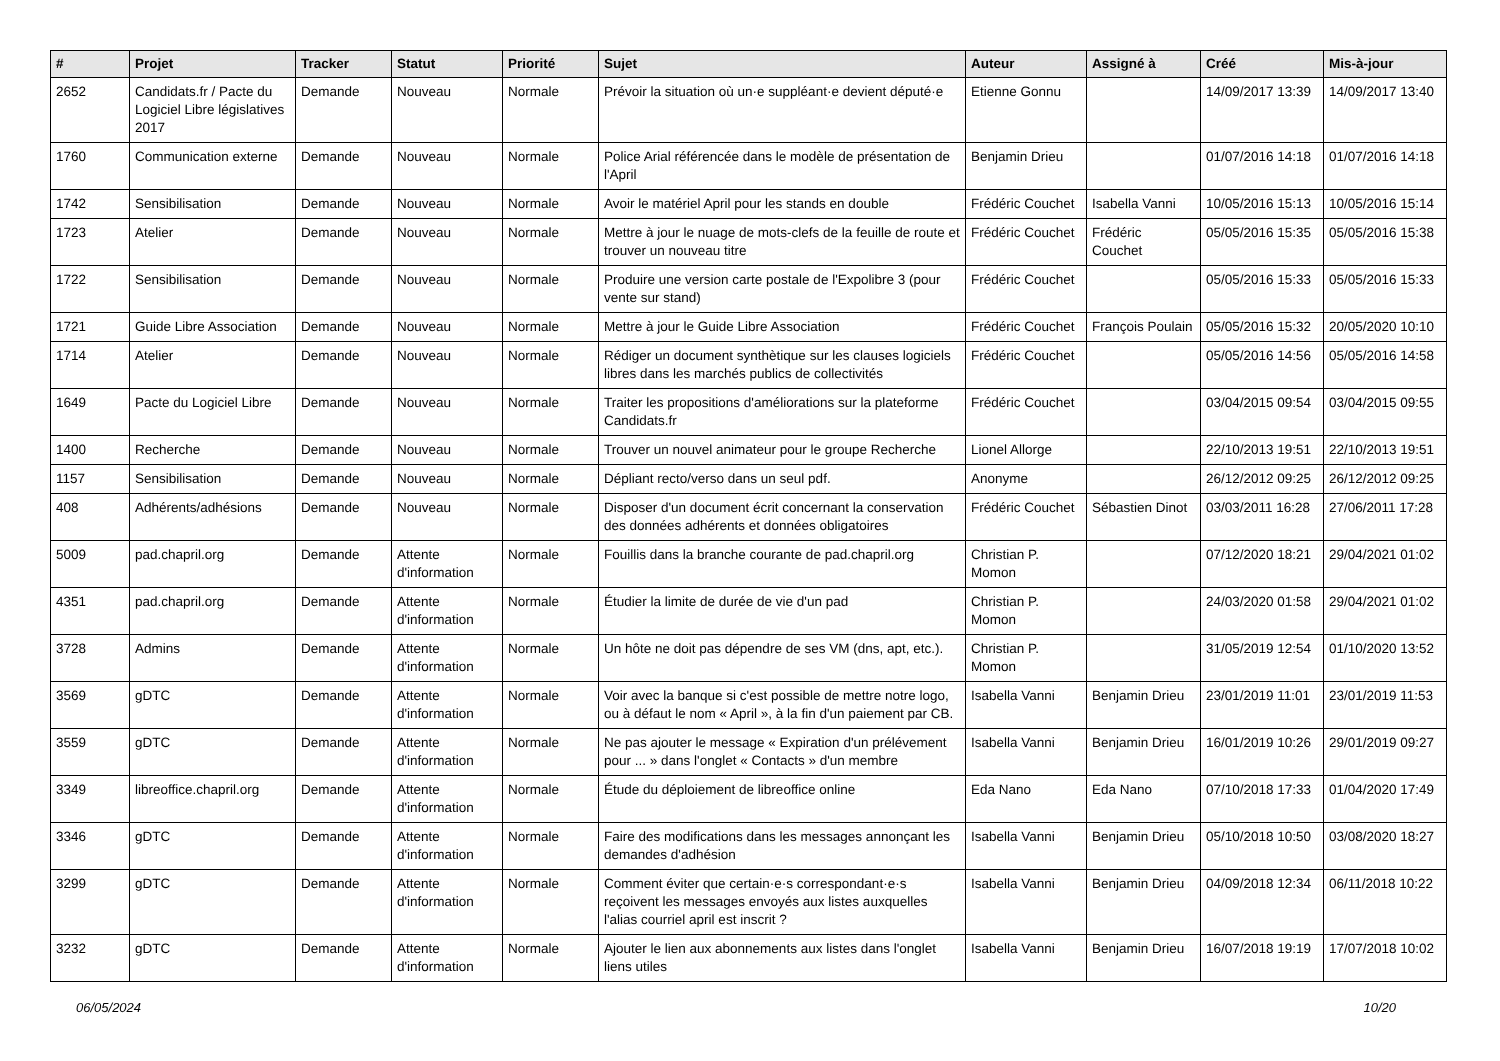| # | Projet | Tracker | Statut | Priorité | Sujet | Auteur | Assigné à | Créé | Mis-à-jour |
| --- | --- | --- | --- | --- | --- | --- | --- | --- | --- |
| 2652 | Candidats.fr / Pacte du Logiciel Libre législatives 2017 | Demande | Nouveau | Normale | Prévoir la situation où un·e suppléant·e devient député·e | Etienne Gonnu | | 14/09/2017 13:39 | 14/09/2017 13:40 |
| 1760 | Communication externe | Demande | Nouveau | Normale | Police Arial référencée dans le modèle de présentation de l'April | Benjamin Drieu | | 01/07/2016 14:18 | 01/07/2016 14:18 |
| 1742 | Sensibilisation | Demande | Nouveau | Normale | Avoir le matériel April pour les stands en double | Frédéric Couchet | Isabella Vanni | 10/05/2016 15:13 | 10/05/2016 15:14 |
| 1723 | Atelier | Demande | Nouveau | Normale | Mettre à jour le nuage de mots-clefs de la feuille de route et trouver un nouveau titre | Frédéric Couchet | Frédéric Couchet | 05/05/2016 15:35 | 05/05/2016 15:38 |
| 1722 | Sensibilisation | Demande | Nouveau | Normale | Produire une version carte postale de l'Expolibre 3 (pour vente sur stand) | Frédéric Couchet | | 05/05/2016 15:33 | 05/05/2016 15:33 |
| 1721 | Guide Libre Association | Demande | Nouveau | Normale | Mettre à jour le Guide Libre Association | Frédéric Couchet | François Poulain | 05/05/2016 15:32 | 20/05/2020 10:10 |
| 1714 | Atelier | Demande | Nouveau | Normale | Rédiger un document synthètique sur les clauses logiciels libres dans les marchés publics de collectivités | Frédéric Couchet | | 05/05/2016 14:56 | 05/05/2016 14:58 |
| 1649 | Pacte du Logiciel Libre | Demande | Nouveau | Normale | Traiter les propositions d'améliorations sur la plateforme Candidats.fr | Frédéric Couchet | | 03/04/2015 09:54 | 03/04/2015 09:55 |
| 1400 | Recherche | Demande | Nouveau | Normale | Trouver un nouvel animateur pour le groupe Recherche | Lionel Allorge | | 22/10/2013 19:51 | 22/10/2013 19:51 |
| 1157 | Sensibilisation | Demande | Nouveau | Normale | Dépliant recto/verso dans un seul pdf. | Anonyme | | 26/12/2012 09:25 | 26/12/2012 09:25 |
| 408 | Adhérents/adhésions | Demande | Nouveau | Normale | Disposer d'un document écrit concernant la conservation des données adhérents et données obligatoires | Frédéric Couchet | Sébastien Dinot | 03/03/2011 16:28 | 27/06/2011 17:28 |
| 5009 | pad.chapril.org | Demande | Attente d'information | Normale | Fouillis dans la branche courante de pad.chapril.org | Christian P. Momon | | 07/12/2020 18:21 | 29/04/2021 01:02 |
| 4351 | pad.chapril.org | Demande | Attente d'information | Normale | Étudier la limite de durée de vie d'un pad | Christian P. Momon | | 24/03/2020 01:58 | 29/04/2021 01:02 |
| 3728 | Admins | Demande | Attente d'information | Normale | Un hôte ne doit pas dépendre de ses VM (dns, apt, etc.). | Christian P. Momon | | 31/05/2019 12:54 | 01/10/2020 13:52 |
| 3569 | gDTC | Demande | Attente d'information | Normale | Voir avec la banque si c'est possible de mettre notre logo, ou à défaut le nom « April », à la fin d'un paiement par CB. | Isabella Vanni | Benjamin Drieu | 23/01/2019 11:01 | 23/01/2019 11:53 |
| 3559 | gDTC | Demande | Attente d'information | Normale | Ne pas ajouter le message « Expiration d'un prélévement pour ... » dans l'onglet « Contacts » d'un membre | Isabella Vanni | Benjamin Drieu | 16/01/2019 10:26 | 29/01/2019 09:27 |
| 3349 | libreoffice.chapril.org | Demande | Attente d'information | Normale | Étude du déploiement de libreoffice online | Eda Nano | Eda Nano | 07/10/2018 17:33 | 01/04/2020 17:49 |
| 3346 | gDTC | Demande | Attente d'information | Normale | Faire des modifications dans les messages annonçant les demandes d'adhésion | Isabella Vanni | Benjamin Drieu | 05/10/2018 10:50 | 03/08/2020 18:27 |
| 3299 | gDTC | Demande | Attente d'information | Normale | Comment éviter que certain·e·s correspondant·e·s reçoivent les messages envoyés aux listes auxquelles l'alias courriel april est inscrit ? | Isabella Vanni | Benjamin Drieu | 04/09/2018 12:34 | 06/11/2018 10:22 |
| 3232 | gDTC | Demande | Attente d'information | Normale | Ajouter le lien aux abonnements aux listes dans l'onglet liens utiles | Isabella Vanni | Benjamin Drieu | 16/07/2018 19:19 | 17/07/2018 10:02 |
06/05/2024 10/20